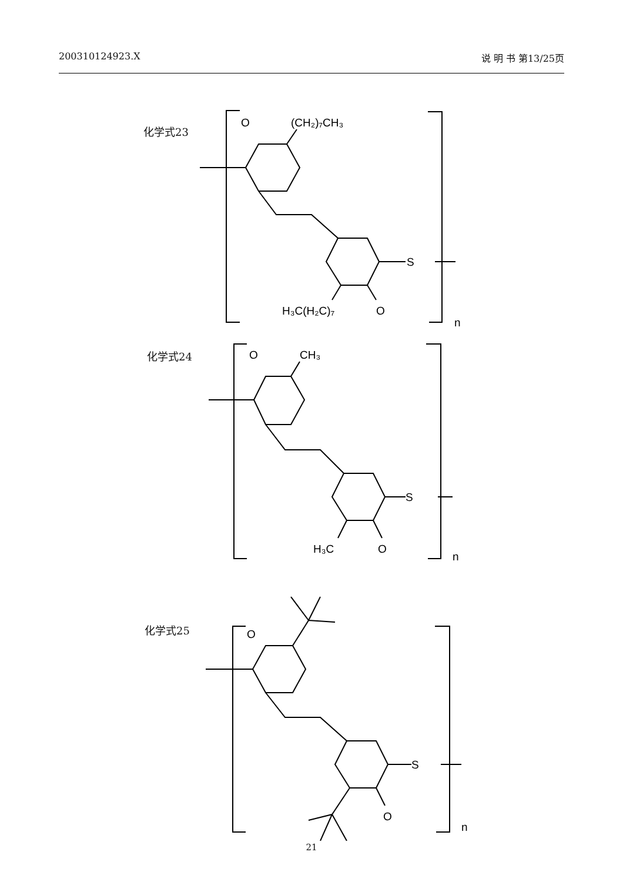200310124923.X 说 明 书 第13/25页
化学式23
O
(CH₂)₇CH₃
S
H₃C(H₂C)₇
O
n
化学式24
O
CH₃
S
H₃C
O
n
化学式25
O
S
O
n
21